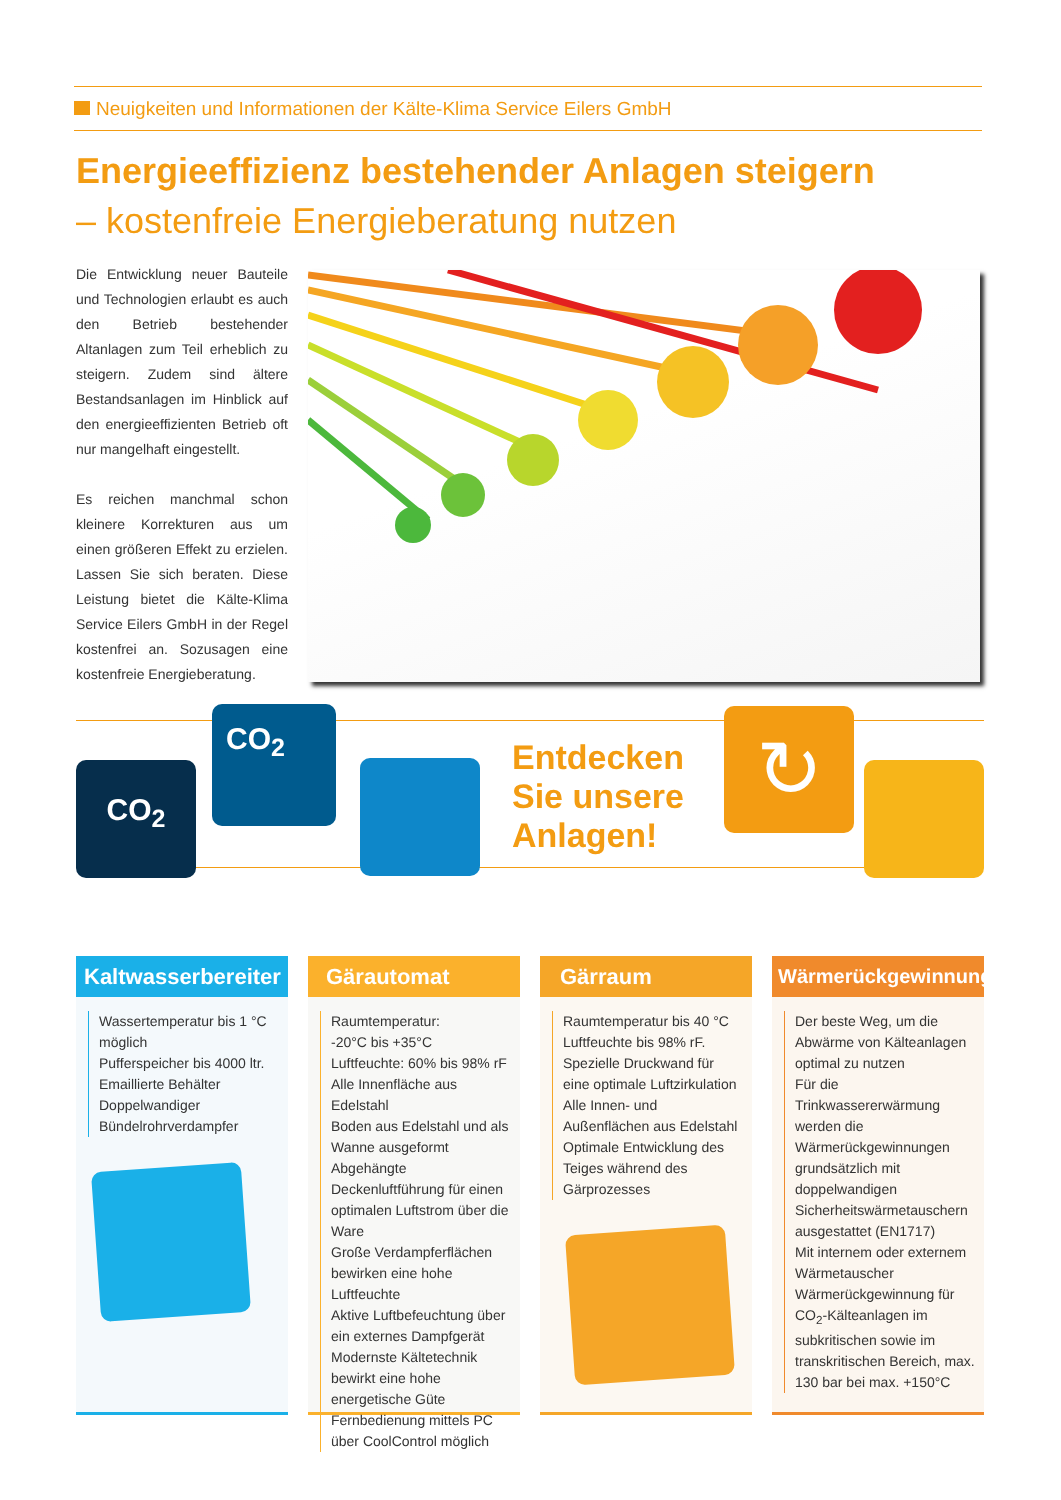Neuigkeiten und Informationen der Kälte-Klima Service Eilers GmbH
Energieeffizienz bestehender Anlagen steigern
– kostenfreie Energieberatung nutzen
Die Entwicklung neuer Bauteile und Technologien erlaubt es auch den Betrieb bestehender Altanlagen zum Teil erheblich zu steigern. Zudem sind ältere Bestandsanlagen im Hinblick auf den energieeffizienten Betrieb oft nur mangelhaft eingestellt.
Es reichen manchmal schon kleinere Korrekturen aus um einen größeren Effekt zu erzielen. Lassen Sie sich beraten. Diese Leistung bietet die Kälte-Klima Service Eilers GmbH in der Regel kostenfrei an. Sozusagen eine kostenfreie Energieberatung.
CO<sub>2</sub>
CO<sub>2</sub>
Entdecken
Sie unsere
Anlagen!
↻
Kaltwasserbereiter
Wassertemperatur bis 1 °C möglich
Pufferspeicher bis 4000 ltr.
Emaillierte Behälter
Doppelwandiger Bündelrohrverdampfer
Gärautomat
Raumtemperatur:
-20°C bis +35°C
Luftfeuchte: 60% bis 98% rF
Alle Innenfläche aus Edelstahl
Boden aus Edelstahl und als Wanne ausgeformt
Abgehängte Deckenluftführung für einen optimalen Luftstrom über die Ware
Große Verdampferflächen bewirken eine hohe Luftfeuchte
Aktive Luftbefeuchtung über ein externes Dampfgerät
Modernste Kältetechnik bewirkt eine hohe energetische Güte
Fernbedienung mittels PC über CoolControl möglich
Gärraum
Raumtemperatur bis 40 °C
Luftfeuchte bis 98% rF.
Spezielle Druckwand für eine optimale Luftzirkulation
Alle Innen- und Außenflächen aus Edelstahl
Optimale Entwicklung des Teiges während des Gärprozesses
Wärmerückgewinnung
Der beste Weg, um die Abwärme von Kälteanlagen optimal zu nutzen
Für die Trinkwassererwärmung werden die Wärmerückgewinnungen grundsätzlich mit doppelwandigen Sicherheitswärmetauschern ausgestattet (EN1717)
Mit internem oder externem Wärmetauscher
Wärmerückgewinnung für CO<sub>2</sub>-Kälteanlagen im subkritischen sowie im transkritischen Bereich, max. 130 bar bei max. +150°C